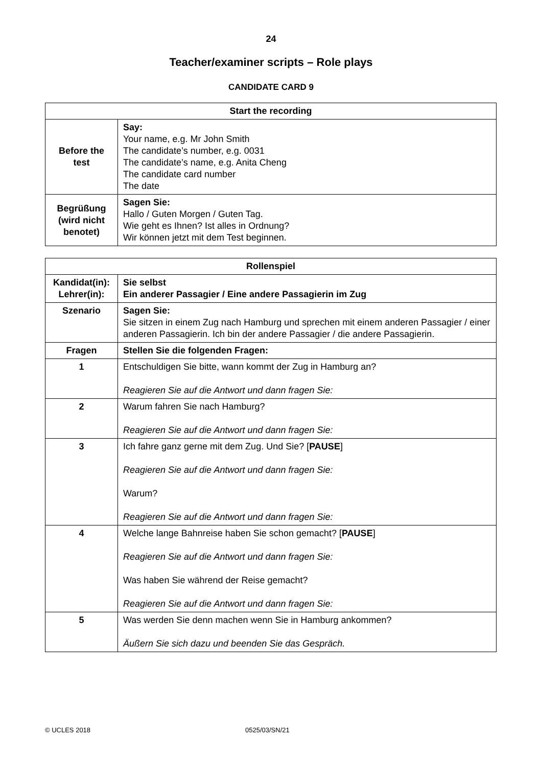24
Teacher/examiner scripts – Role plays
CANDIDATE CARD 9
| Start the recording | |
| --- | --- |
| Before the test | Say: Your name, e.g. Mr John Smith The candidate’s number, e.g. 0031 The candidate’s name, e.g. Anita Cheng The candidate card number The date |
| Begrüßung (wird nicht benotet) | Sagen Sie: Hallo / Guten Morgen / Guten Tag. Wie geht es Ihnen? Ist alles in Ordnung? Wir können jetzt mit dem Test beginnen. |
| Rollenspiel | |
| --- | --- |
| Kandidat(in): Lehrer(in): | Sie selbst Ein anderer Passagier / Eine andere Passagierin im Zug |
| Szenario | Sagen Sie: Sie sitzen in einem Zug nach Hamburg und sprechen mit einem anderen Passagier / einer anderen Passagierin. Ich bin der andere Passagier / die andere Passagierin. |
| Fragen | Stellen Sie die folgenden Fragen: |
| 1 | Entschuldigen Sie bitte, wann kommt der Zug in Hamburg an? Reagieren Sie auf die Antwort und dann fragen Sie: |
| 2 | Warum fahren Sie nach Hamburg? Reagieren Sie auf die Antwort und dann fragen Sie: |
| 3 | Ich fahre ganz gerne mit dem Zug. Und Sie? [ PAUSE ] Reagieren Sie auf die Antwort und dann fragen Sie: Warum? Reagieren Sie auf die Antwort und dann fragen Sie: |
| 4 | Welche lange Bahnreise haben Sie schon gemacht? [ PAUSE ] Reagieren Sie auf die Antwort und dann fragen Sie: Was haben Sie während der Reise gemacht? Reagieren Sie auf die Antwort und dann fragen Sie: |
| 5 | Was werden Sie denn machen wenn Sie in Hamburg ankommen? Äußern Sie sich dazu und beenden Sie das Gespräch. |
© UCLES 2018 0525/03/SN/21